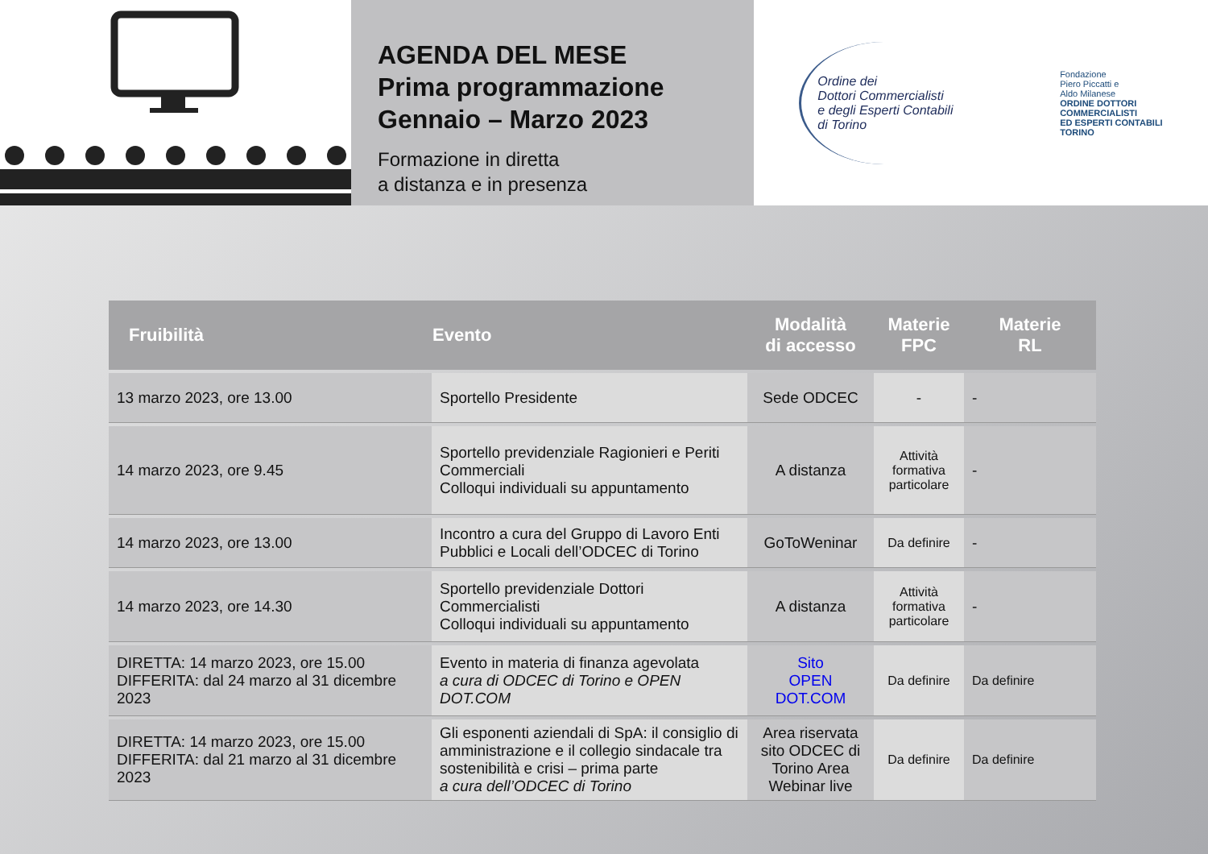AGENDA DEL MESE
Prima programmazione
Gennaio – Marzo 2023
Formazione in diretta
a distanza e in presenza
Ordine dei
Dottori Commercialisti
e degli Esperti Contabili
di Torino
Fondazione
Piero Piccatti e
Aldo Milanese
ORDINE DOTTORI
COMMERCIALISTI
ED ESPERTI CONTABILI
TORINO
| Fruibilità | Evento | Modalità di accesso | Materie FPC | Materie RL |
| --- | --- | --- | --- | --- |
| 13 marzo 2023, ore 13.00 | Sportello Presidente | Sede ODCEC | - | - |
| 14 marzo 2023, ore 9.45 | Sportello previdenziale Ragionieri e Periti Commerciali Colloqui individuali su appuntamento | A distanza | Attività formativa particolare | - |
| 14 marzo 2023, ore 13.00 | Incontro a cura del Gruppo di Lavoro Enti Pubblici e Locali dell’ODCEC di Torino | GoToWeninar | Da definire | - |
| 14 marzo 2023, ore 14.30 | Sportello previdenziale Dottori Commercialisti Colloqui individuali su appuntamento | A distanza | Attività formativa particolare | - |
| DIRETTA: 14 marzo 2023, ore 15.00 DIFFERITA: dal 24 marzo al 31 dicembre 2023 | Evento in materia di finanza agevolata a cura di ODCEC di Torino e OPEN DOT.COM | Sito OPEN DOT.COM | Da definire | Da definire |
| DIRETTA: 14 marzo 2023, ore 15.00 DIFFERITA: dal 21 marzo al 31 dicembre 2023 | Gli esponenti aziendali di SpA: il consiglio di amministrazione e il collegio sindacale tra sostenibilità e crisi – prima parte a cura dell’ODCEC di Torino | Area riservata sito ODCEC di Torino Area Webinar live | Da definire | Da definire |